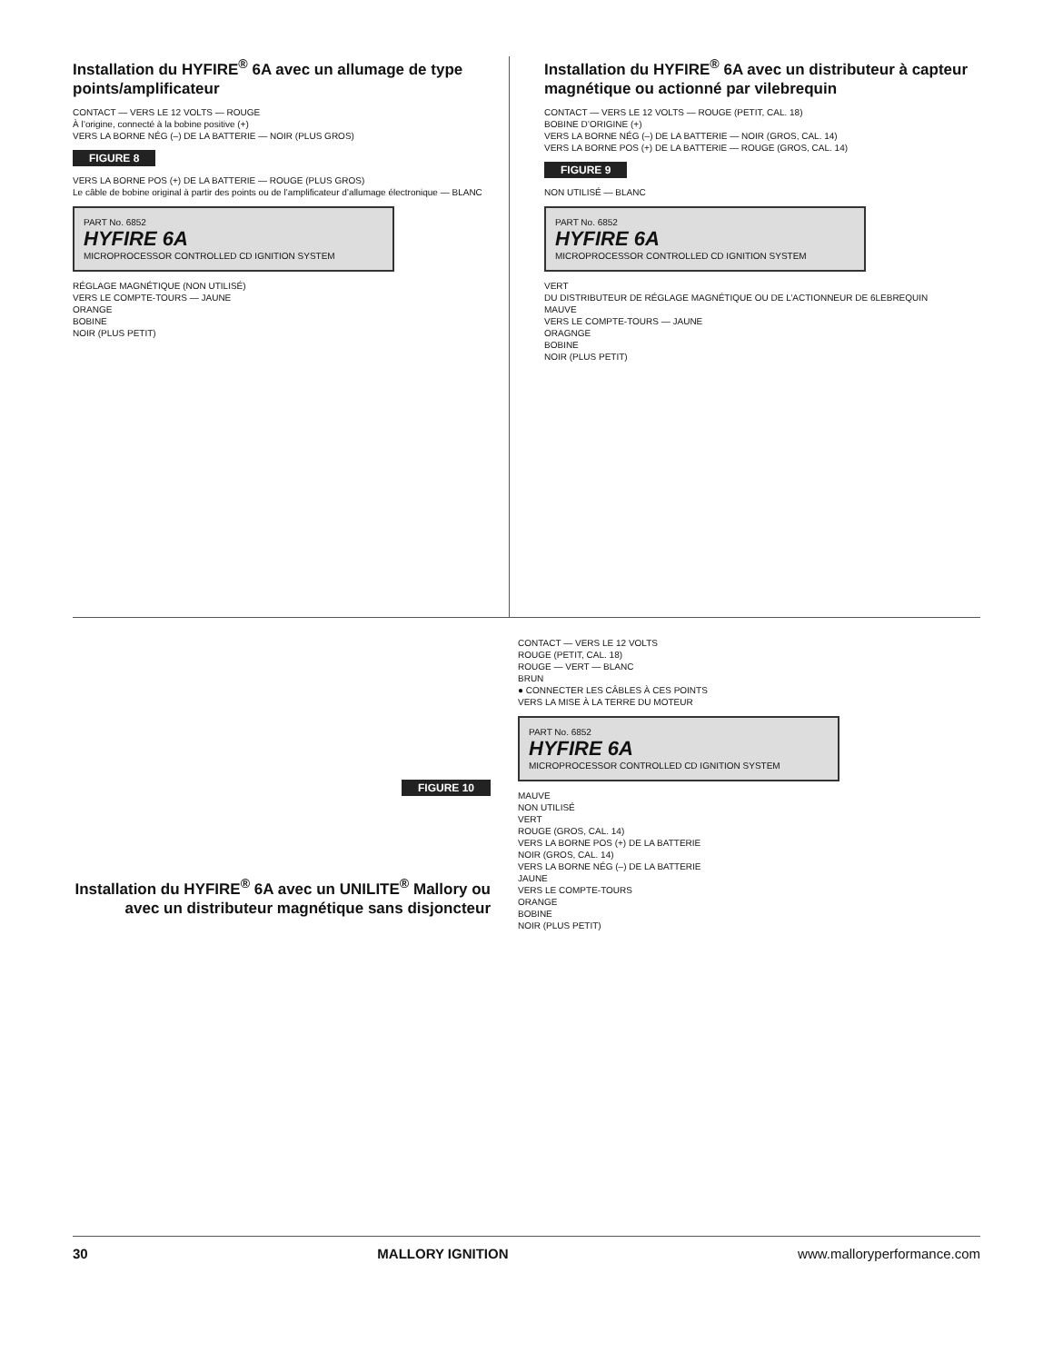Installation du HYFIRE<sup>®</sup> 6A avec un allumage de type points/amplificateur
CONTACT — VERS LE 12 VOLTS — ROUGE
À l’origine, connecté à la bobine positive (+)
VERS LA BORNE NÉG (–) DE LA BATTERIE — NOIR (PLUS GROS)
FIGURE 8
VERS LA BORNE POS (+) DE LA BATTERIE — ROUGE (PLUS GROS)
Le câble de bobine original à partir des points ou de l’amplificateur d’allumage électronique — BLANC
PART No. 6852
HYFIRE 6A
MICROPROCESSOR CONTROLLED CD IGNITION SYSTEM
RÉGLAGE MAGNÉTIQUE (NON UTILISÉ)
VERS LE COMPTE-TOURS — JAUNE
ORANGE
BOBINE
NOIR (PLUS PETIT)
Installation du HYFIRE<sup>®</sup> 6A avec un distributeur à capteur magnétique ou actionné par vilebrequin
CONTACT — VERS LE 12 VOLTS — ROUGE (PETIT, CAL. 18)
BOBINE D’ORIGINE (+)
VERS LA BORNE NÉG (–) DE LA BATTERIE — NOIR (GROS, CAL. 14)
VERS LA BORNE POS (+) DE LA BATTERIE — ROUGE (GROS, CAL. 14)
FIGURE 9
NON UTILISÉ — BLANC
PART No. 6852
HYFIRE 6A
MICROPROCESSOR CONTROLLED CD IGNITION SYSTEM
VERT
DU DISTRIBUTEUR DE RÉGLAGE MAGNÉTIQUE OU DE L’ACTIONNEUR DE 6LEBREQUIN
MAUVE
VERS LE COMPTE-TOURS — JAUNE
ORAGNGE
BOBINE
NOIR (PLUS PETIT)
FIGURE 10
Installation du HYFIRE<sup>®</sup> 6A avec un UNILITE<sup>®</sup> Mallory ou avec un distributeur magnétique sans disjoncteur
CONTACT — VERS LE 12 VOLTS
ROUGE (PETIT, CAL. 18)
ROUGE — VERT — BLANC
BRUN
● CONNECTER LES CÂBLES À CES POINTS
VERS LA MISE À LA TERRE DU MOTEUR
PART No. 6852
HYFIRE 6A
MICROPROCESSOR CONTROLLED CD IGNITION SYSTEM
MAUVE
NON UTILISÉ
VERT
ROUGE (GROS, CAL. 14)
VERS LA BORNE POS (+) DE LA BATTERIE
NOIR (GROS, CAL. 14)
VERS LA BORNE NÉG (–) DE LA BATTERIE
JAUNE
VERS LE COMPTE-TOURS
ORANGE
BOBINE
NOIR (PLUS PETIT)
30 MALLORY IGNITION www.malloryperformance.com